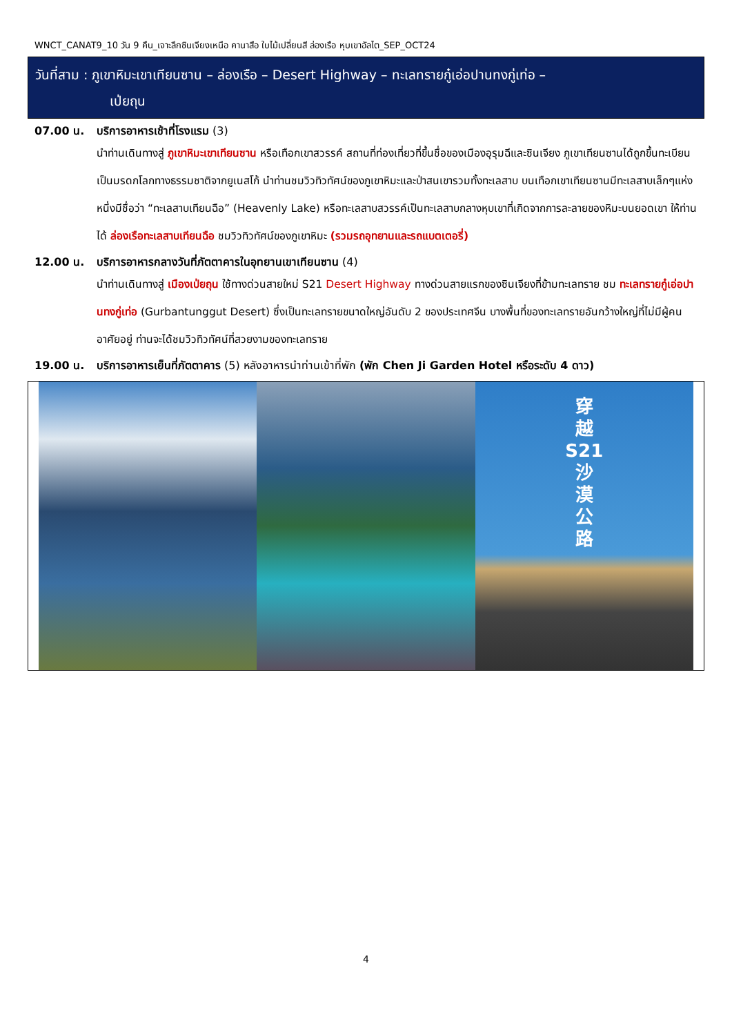WNCT_CANAT9_10 วัน 9 คืน_เจาะลึกซินเจียงเหนือ คานาสือ ใบไม้เปลี่ยนสี ล่องเรือ หุบเขาอัลไต_SEP_OCT24
วันที่สาม : ภูเขาหิมะเขาเทียนซาน – ล่องเรือ – Desert Highway – ทะเลทรายกู๋เอ่อปานทงกู่เท่อ –
เป่ยถุน
07.00 น. บริการอาหารเช้าที่โรงแรม (3)
นำท่านเดินทางสู่ ภูเขาหิมะเขาเทียนซาน หรือเทือกเขาสวรรค์ สถานที่ท่องเที่ยวที่ขึ้นชื่อของเมืองอุรุมฉีและซินเจียง ภูเขาเทียนซานได้ถูกขึ้นทะเบียนเป็นมรดกโลกทางธรรมชาติจากยูเนสโก้ นำท่านชมวิวทิวทัศน์ของภูเขาหิมะและป่าสนเขารวมทั้งทะเลสาบ บนเทือกเขาเทียนซานมีทะเลสาบเล็กๆแห่งหนึ่งมีชื่อว่า “ทะเลสาบเทียนฉือ” (Heavenly Lake) หรือทะเลสาบสวรรค์เป็นทะเลสาบกลางหุบเขาที่เกิดจากการละลายของหิมะบนยอดเขา ให้ท่านได้ ล่องเรือทะเลสาบเทียนฉือ ชมวิวทิวทัศน์ของภูเขาหิมะ (รวมรถอุทยานและรถแบตเตอรี่)
12.00 น. บริการอาหารกลางวันที่ภัตตาคารในอุทยานเขาเทียนซาน (4)
นำท่านเดินทางสู่ เมืองเป่ยถุน ใช้ทางด่วนสายใหม่ S21 Desert Highway ทางด่วนสายแรกของซินเจียงที่ข้ามทะเลทราย ชม ทะเลทรายกู๋เอ่อปานทงกู่เท่อ (Gurbantunggut Desert) ซึ่งเป็นทะเลทรายขนาดใหญ่อันดับ 2 ของประเทศจีน บางพื้นที่ของทะเลทรายอันกว้างใหญ่ที่ไม่มีผู้คนอาศัยอยู่ ท่านจะได้ชมวิวทิวทัศน์ที่สวยงามของทะเลทราย
19.00 น. บริการอาหารเย็นที่ภัตตาคาร (5) หลังอาหารนำท่านเข้าที่พัก (พัก Chen Ji Garden Hotel หรือระดับ 4 ดาว)
穿
越
S21
沙
漠
公
路
4